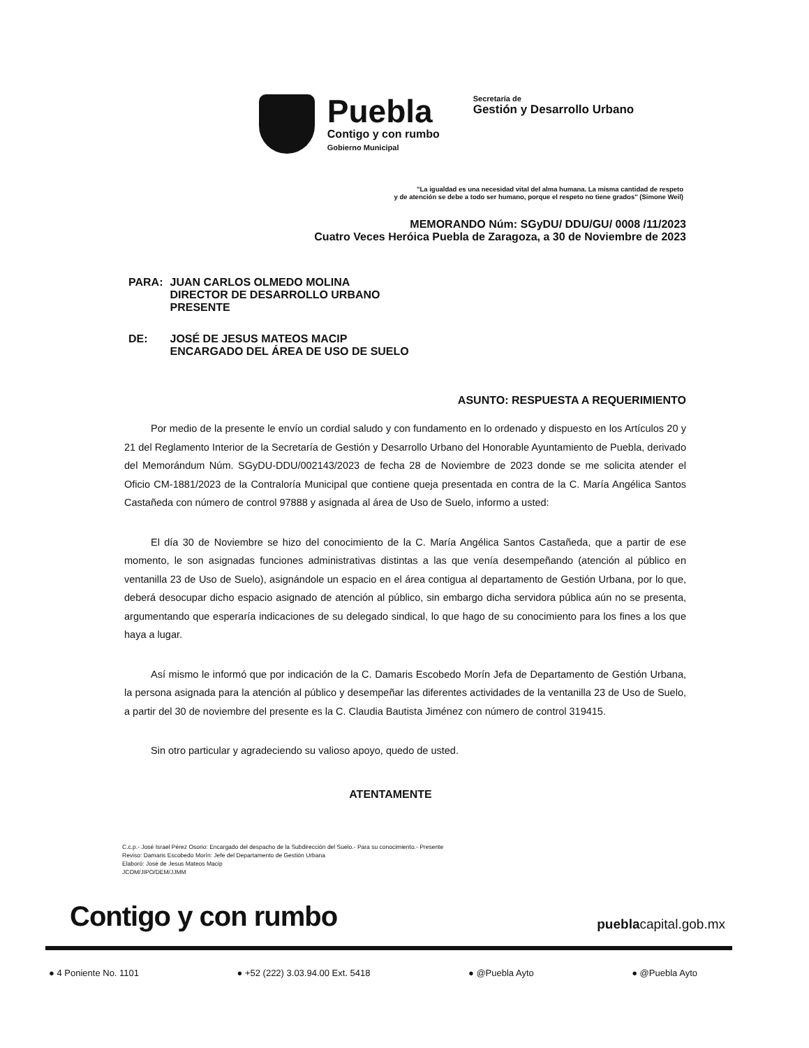Puebla
Contigo y con rumbo
Gobierno Municipal
Secretaría de
Gestión y Desarrollo Urbano
"La igualdad es una necesidad vital del alma humana. La misma cantidad de respeto
y de atención se debe a todo ser humano, porque el respeto no tiene grados" (Simone Weil)
MEMORANDO Núm: SGyDU/ DDU/GU/ 0008 /11/2023
Cuatro Veces Heróica Puebla de Zaragoza, a 30 de Noviembre de 2023
| PARA: | JUAN CARLOS OLMEDO MOLINA DIRECTOR DE DESARROLLO URBANO PRESENTE |
| DE: | JOSÉ DE JESUS MATEOS MACIP ENCARGADO DEL ÁREA DE USO DE SUELO |
ASUNTO: RESPUESTA A REQUERIMIENTO
Por medio de la presente le envío un cordial saludo y con fundamento en lo ordenado y dispuesto en los Artículos 20 y 21 del Reglamento Interior de la Secretaría de Gestión y Desarrollo Urbano del Honorable Ayuntamiento de Puebla, derivado del Memorándum Núm. SGyDU-DDU/002143/2023 de fecha 28 de Noviembre de 2023 donde se me solicita atender el Oficio CM-1881/2023 de la Contraloría Municipal que contiene queja presentada en contra de la C. María Angélica Santos Castañeda con número de control 97888 y asignada al área de Uso de Suelo, informo a usted:
El día 30 de Noviembre se hizo del conocimiento de la C. María Angélica Santos Castañeda, que a partir de ese momento, le son asignadas funciones administrativas distintas a las que venía desempeñando (atención al público en ventanilla 23 de Uso de Suelo), asignándole un espacio en el área contigua al departamento de Gestión Urbana, por lo que, deberá desocupar dicho espacio asignado de atención al público, sin embargo dicha servidora pública aún no se presenta, argumentando que esperaría indicaciones de su delegado sindical, lo que hago de su conocimiento para los fines a los que haya a lugar.
Así mismo le informó que por indicación de la C. Damaris Escobedo Morín Jefa de Departamento de Gestión Urbana, la persona asignada para la atención al público y desempeñar las diferentes actividades de la ventanilla 23 de Uso de Suelo, a partir del 30 de noviembre del presente es la C. Claudia Bautista Jiménez con número de control 319415.
Sin otro particular y agradeciendo su valioso apoyo, quedo de usted.
ATENTAMENTE
C.c.p.- José Israel Pérez Osorio: Encargado del despacho de la Subdirección del Suelo.- Para su conocimiento.- Presente
Reviso: Damaris Escobedo Morín: Jefe del Departamento de Gestión Urbana
Elaboró: José de Jesus Mateos Macip
JCOM/JIPO/DEM/JJMM
Contigo y con rumbo pueblacapital.gob.mx
● 4 Poniente No. 1101 ● +52 (222) 3.03.94.00 Ext. 5418 ● @Puebla Ayto ● @Puebla Ayto